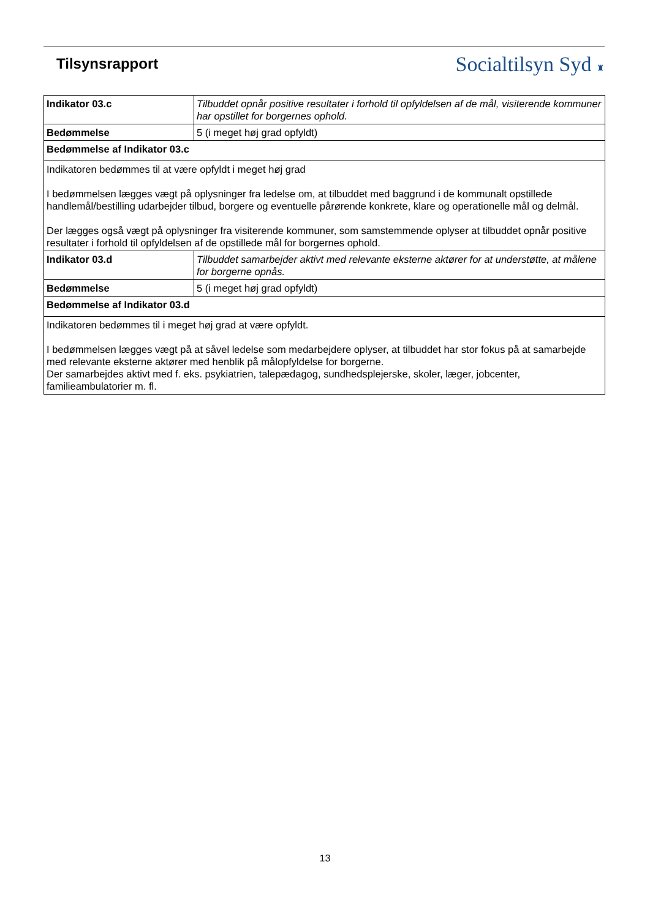Tilsynsrapport
Socialtilsyn Syd ♜
| Indikator 03.c | Tilbuddet opnår positive resultater i forhold til opfyldelsen af de mål, visiterende kommuner har opstillet for borgernes ophold. |
| Bedømmelse | 5 (i meget høj grad opfyldt) |
| Bedømmelse af Indikator 03.c | |
| Indikatoren bedømmes til at være opfyldt i meget høj grad I bedømmelsen lægges vægt på oplysninger fra ledelse om, at tilbuddet med baggrund i de kommunalt opstillede handlemål/bestilling udarbejder tilbud, borgere og eventuelle pårørende konkrete, klare og operationelle mål og delmål. Der lægges også vægt på oplysninger fra visiterende kommuner, som samstemmende oplyser at tilbuddet opnår positive resultater i forhold til opfyldelsen af de opstillede mål for borgernes ophold. | |
| Indikator 03.d | Tilbuddet samarbejder aktivt med relevante eksterne aktører for at understøtte, at målene for borgerne opnås. |
| Bedømmelse | 5 (i meget høj grad opfyldt) |
| Bedømmelse af Indikator 03.d | |
| Indikatoren bedømmes til i meget høj grad at være opfyldt. I bedømmelsen lægges vægt på at såvel ledelse som medarbejdere oplyser, at tilbuddet har stor fokus på at samarbejde med relevante eksterne aktører med henblik på målopfyldelse for borgerne. Der samarbejdes aktivt med f. eks. psykiatrien, talepædagog, sundhedsplejerske, skoler, læger, jobcenter, familieambulatorier m. fl. | |
13